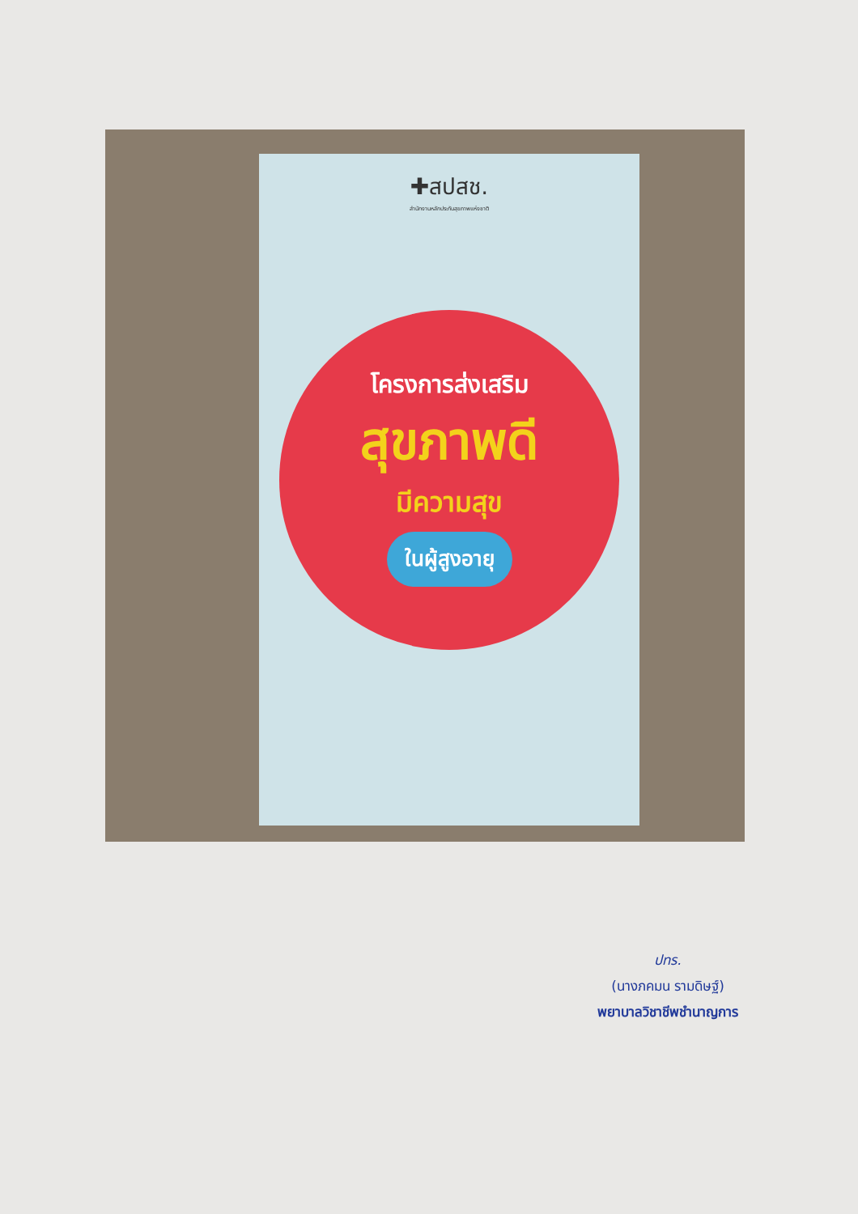✚สปสช.
สำนักงานหลักประกันสุขภาพแห่งชาติ
โครงการส่งเสริม
สุขภาพดี
มีความสุข
ในผู้สูงอายุ
ปทร.
(นางภคมน รามดิษฐ์)
พยาบาลวิชาชีพชำนาญการ